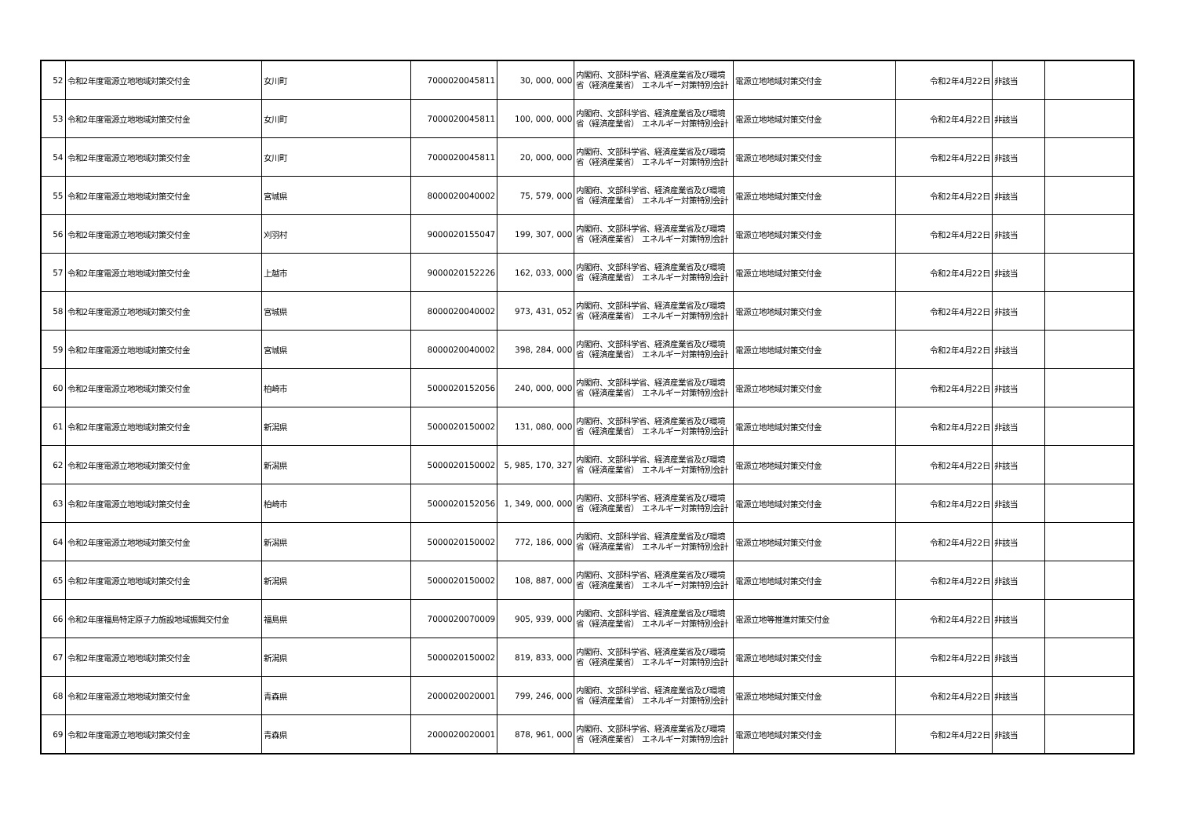| 52 | 令和2年度電源立地地域対策交付金 | 女川町 | 7000020045811 | 30, 000, 000 | 内閣府、文部科学省、経済産業省及び環境省（経済産業省） エネルギー対策特別会計 | 電源立地地域対策交付金 | 令和2年4月22日 | 非該当 | |
| 53 | 令和2年度電源立地地域対策交付金 | 女川町 | 7000020045811 | 100, 000, 000 | 内閣府、文部科学省、経済産業省及び環境省（経済産業省） エネルギー対策特別会計 | 電源立地地域対策交付金 | 令和2年4月22日 | 非該当 | |
| 54 | 令和2年度電源立地地域対策交付金 | 女川町 | 7000020045811 | 20, 000, 000 | 内閣府、文部科学省、経済産業省及び環境省（経済産業省） エネルギー対策特別会計 | 電源立地地域対策交付金 | 令和2年4月22日 | 非該当 | |
| 55 | 令和2年度電源立地地域対策交付金 | 宮城県 | 8000020040002 | 75, 579, 000 | 内閣府、文部科学省、経済産業省及び環境省（経済産業省） エネルギー対策特別会計 | 電源立地地域対策交付金 | 令和2年4月22日 | 非該当 | |
| 56 | 令和2年度電源立地地域対策交付金 | 刈羽村 | 9000020155047 | 199, 307, 000 | 内閣府、文部科学省、経済産業省及び環境省（経済産業省） エネルギー対策特別会計 | 電源立地地域対策交付金 | 令和2年4月22日 | 非該当 | |
| 57 | 令和2年度電源立地地域対策交付金 | 上越市 | 9000020152226 | 162, 033, 000 | 内閣府、文部科学省、経済産業省及び環境省（経済産業省） エネルギー対策特別会計 | 電源立地地域対策交付金 | 令和2年4月22日 | 非該当 | |
| 58 | 令和2年度電源立地地域対策交付金 | 宮城県 | 8000020040002 | 973, 431, 052 | 内閣府、文部科学省、経済産業省及び環境省（経済産業省） エネルギー対策特別会計 | 電源立地地域対策交付金 | 令和2年4月22日 | 非該当 | |
| 59 | 令和2年度電源立地地域対策交付金 | 宮城県 | 8000020040002 | 398, 284, 000 | 内閣府、文部科学省、経済産業省及び環境省（経済産業省） エネルギー対策特別会計 | 電源立地地域対策交付金 | 令和2年4月22日 | 非該当 | |
| 60 | 令和2年度電源立地地域対策交付金 | 柏崎市 | 5000020152056 | 240, 000, 000 | 内閣府、文部科学省、経済産業省及び環境省（経済産業省） エネルギー対策特別会計 | 電源立地地域対策交付金 | 令和2年4月22日 | 非該当 | |
| 61 | 令和2年度電源立地地域対策交付金 | 新潟県 | 5000020150002 | 131, 080, 000 | 内閣府、文部科学省、経済産業省及び環境省（経済産業省） エネルギー対策特別会計 | 電源立地地域対策交付金 | 令和2年4月22日 | 非該当 | |
| 62 | 令和2年度電源立地地域対策交付金 | 新潟県 | 5000020150002 | 5, 985, 170, 327 | 内閣府、文部科学省、経済産業省及び環境省（経済産業省） エネルギー対策特別会計 | 電源立地地域対策交付金 | 令和2年4月22日 | 非該当 | |
| 63 | 令和2年度電源立地地域対策交付金 | 柏崎市 | 5000020152056 | 1, 349, 000, 000 | 内閣府、文部科学省、経済産業省及び環境省（経済産業省） エネルギー対策特別会計 | 電源立地地域対策交付金 | 令和2年4月22日 | 非該当 | |
| 64 | 令和2年度電源立地地域対策交付金 | 新潟県 | 5000020150002 | 772, 186, 000 | 内閣府、文部科学省、経済産業省及び環境省（経済産業省） エネルギー対策特別会計 | 電源立地地域対策交付金 | 令和2年4月22日 | 非該当 | |
| 65 | 令和2年度電源立地地域対策交付金 | 新潟県 | 5000020150002 | 108, 887, 000 | 内閣府、文部科学省、経済産業省及び環境省（経済産業省） エネルギー対策特別会計 | 電源立地地域対策交付金 | 令和2年4月22日 | 非該当 | |
| 66 | 令和2年度福島特定原子力施設地域振興交付金 | 福島県 | 7000020070009 | 905, 939, 000 | 内閣府、文部科学省、経済産業省及び環境省（経済産業省） エネルギー対策特別会計 | 電源立地等推進対策交付金 | 令和2年4月22日 | 非該当 | |
| 67 | 令和2年度電源立地地域対策交付金 | 新潟県 | 5000020150002 | 819, 833, 000 | 内閣府、文部科学省、経済産業省及び環境省（経済産業省） エネルギー対策特別会計 | 電源立地地域対策交付金 | 令和2年4月22日 | 非該当 | |
| 68 | 令和2年度電源立地地域対策交付金 | 青森県 | 2000020020001 | 799, 246, 000 | 内閣府、文部科学省、経済産業省及び環境省（経済産業省） エネルギー対策特別会計 | 電源立地地域対策交付金 | 令和2年4月22日 | 非該当 | |
| 69 | 令和2年度電源立地地域対策交付金 | 青森県 | 2000020020001 | 878, 961, 000 | 内閣府、文部科学省、経済産業省及び環境省（経済産業省） エネルギー対策特別会計 | 電源立地地域対策交付金 | 令和2年4月22日 | 非該当 | |